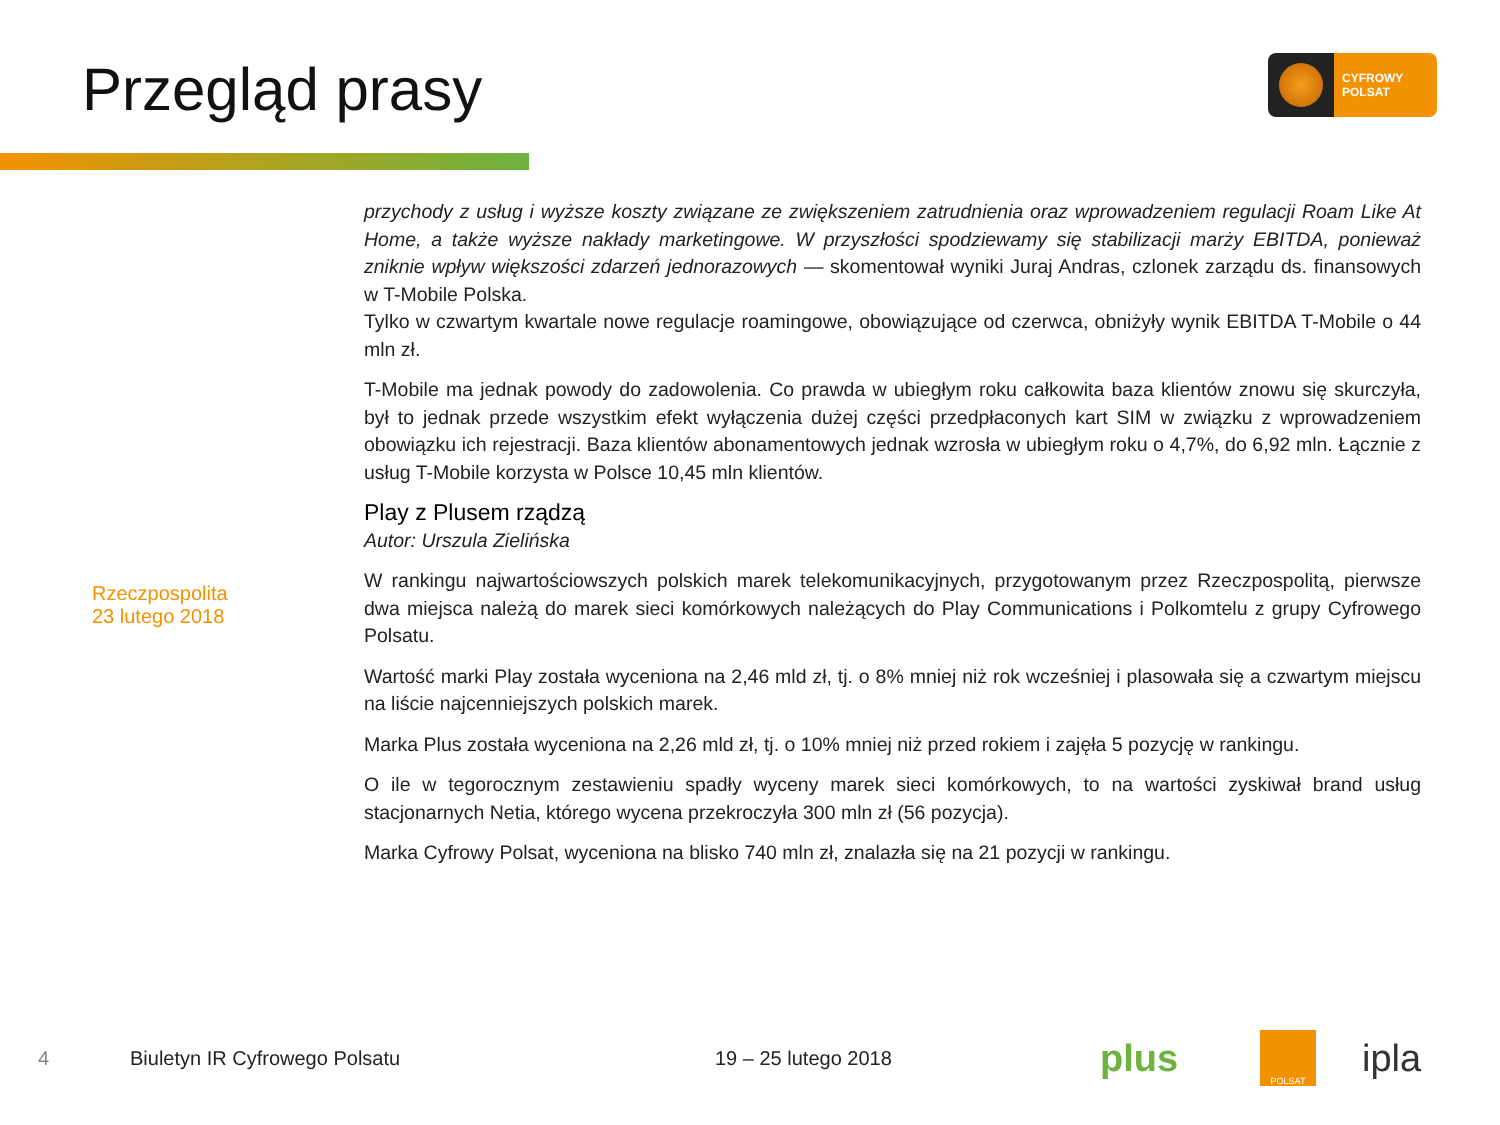Przegląd prasy
CYFROWY
POLSAT
Rzeczpospolita
23 lutego 2018
przychody z usług i wyższe koszty związane ze zwiększeniem zatrudnienia oraz wprowadzeniem regulacji Roam Like At Home, a także wyższe nakłady marketingowe. W przyszłości spodziewamy się stabilizacji marży EBITDA, ponieważ zniknie wpływ większości zdarzeń jednorazowych — skomentował wyniki Juraj Andras, czlonek zarządu ds. finansowych w T-Mobile Polska.
Tylko w czwartym kwartale nowe regulacje roamingowe, obowiązujące od czerwca, obniżyły wynik EBITDA T-Mobile o 44 mln zł.
T-Mobile ma jednak powody do zadowolenia. Co prawda w ubiegłym roku całkowita baza klientów znowu się skurczyła, był to jednak przede wszystkim efekt wyłączenia dużej części przedpłaconych kart SIM w związku z wprowadzeniem obowiązku ich rejestracji. Baza klientów abonamentowych jednak wzrosła w ubiegłym roku o 4,7%, do 6,92 mln. Łącznie z usług T-Mobile korzysta w Polsce 10,45 mln klientów.
Play z Plusem rządzą
Autor: Urszula Zielińska
W rankingu najwartościowszych polskich marek telekomunikacyjnych, przygotowanym przez Rzeczpospolitą, pierwsze dwa miejsca należą do marek sieci komórkowych należących do Play Communications i Polkomtelu z grupy Cyfrowego Polsatu.
Wartość marki Play została wyceniona na 2,46 mld zł, tj. o 8% mniej niż rok wcześniej i plasowała się a czwartym miejscu na liście najcenniejszych polskich marek.
Marka Plus została wyceniona na 2,26 mld zł, tj. o 10% mniej niż przed rokiem i zajęła 5 pozycję w rankingu.
O ile w tegorocznym zestawieniu spadły wyceny marek sieci komórkowych, to na wartości zyskiwał brand usług stacjonarnych Netia, którego wycena przekroczyła 300 mln zł (56 pozycja).
Marka Cyfrowy Polsat, wyceniona na blisko 740 mln zł, znalazła się na 21 pozycji w rankingu.
4 Biuletyn IR Cyfrowego Polsatu 19 – 25 lutego 2018 plus POLSAT ipla